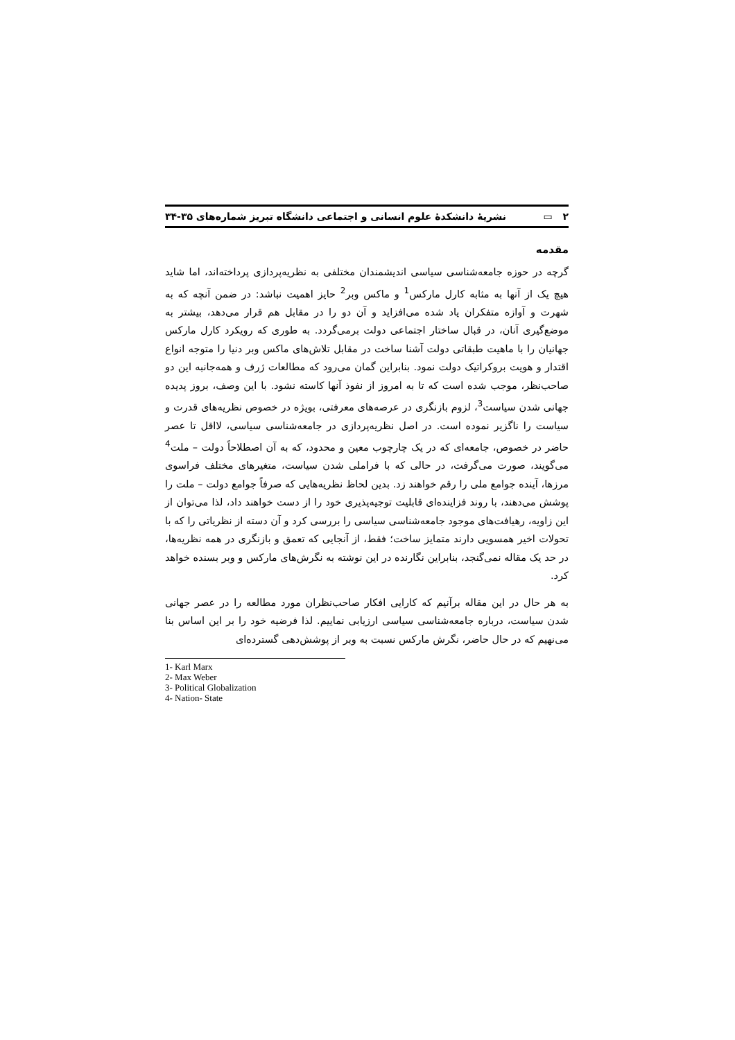۲ ▭ نشريهٔ دانشکدهٔ علوم انسانی و اجتماعی دانشگاه تبريز شماره‌های ۳۵-۳۴
مقدمه
گرچه در حوزه جامعه‌شناسی سياسی انديشمندان مختلفی به نظريه‌پردازی پرداخته‌اند، اما شايد هيچ يک از آنها به مثابه کارل مارکس<sup>1</sup> و ماکس وبر<sup>2</sup> حايز اهميت نباشد: در ضمن آنچه که به شهرت و آوازه متفکران ياد شده می‌افزايد و آن دو را در مقابل هم قرار می‌دهد، بيشتر به موضع‌گيری آنان، در قبال ساختار اجتماعی دولت برمی‌گردد. به طوری که رويکرد کارل مارکس جهانيان را با ماهيت طبقاتی دولت آشنا ساخت در مقابل تلاش‌های ماکس وبر دنيا را متوجه انواع اقتدار و هويت بروکراتيک دولت نمود. بنابراين گمان می‌رود که مطالعات ژرف و همه‌جانبه اين دو صاحب‌نظر، موجب شده است که تا به امروز از نفوذ آنها کاسته نشود. با اين وصف، بروز پديده جهانی شدن سياست<sup>3</sup>، لزوم بازنگری در عرصه‌های معرفتی، بويژه در خصوص نظريه‌های قدرت و سياست را ناگزير نموده است. در اصل نظريه‌پردازی در جامعه‌شناسی سياسی، لااقل تا عصر حاضر در خصوص، جامعه‌ای که در يک چارچوب معين و محدود، که به آن اصطلاحاً دولت – ملت<sup>4</sup> می‌گويند، صورت می‌گرفت، در حالی که با فراملی شدن سياست، متغيرهای مختلف فراسوی مرزها، آينده جوامع ملی را رقم خواهند زد. بدين لحاظ نظريه‌هايی که صرفاً جوامع دولت – ملت را پوشش می‌دهند، با روند فزاينده‌ای قابليت توجيه‌پذيری خود را از دست خواهند داد، لذا می‌توان از اين زاويه، رهيافت‌های موجود جامعه‌شناسی سياسی را بررسی کرد و آن دسته از نظرياتی را که با تحولات اخير همسويی دارند متمايز ساخت؛ فقط، از آنجايی که تعمق و بازنگری در همه نظريه‌ها، در حد يک مقاله نمی‌گنجد، بنابراين نگارنده در اين نوشته به نگرش‌های مارکس و وبر بسنده خواهد کرد.
به هر حال در اين مقاله برآنيم که کارايی افکار صاحب‌نظران مورد مطالعه را در عصر جهانی شدن سياست، درباره جامعه‌شناسی سياسی ارزيابی نماييم. لذا فرضيه خود را بر اين اساس بنا می‌نهيم که در حال حاضر، نگرش مارکس نسبت به وبر از پوشش‌دهی گسترده‌ای
1- Karl Marx
2- Max Weber
3- Political Globalization
4- Nation- State